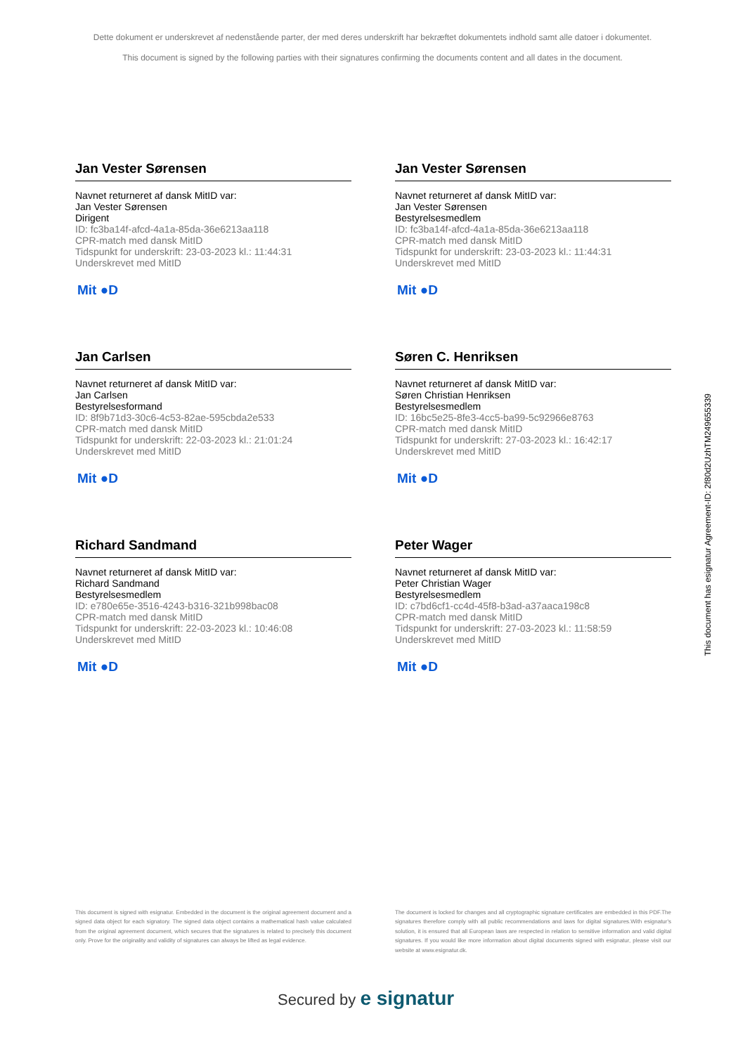Dette dokument er underskrevet af nedenstående parter, der med deres underskrift har bekræftet dokumentets indhold samt alle datoer i dokumentet.
This document is signed by the following parties with their signatures confirming the documents content and all dates in the document.
Jan Vester Sørensen
Navnet returneret af dansk MitID var:
Jan Vester Sørensen
Dirigent
ID: fc3ba14f-afcd-4a1a-85da-36e6213aa118
CPR-match med dansk MitID
Tidspunkt for underskrift: 23-03-2023 kl.: 11:44:31
Underskrevet med MitID
Mit ●D
Jan Vester Sørensen
Navnet returneret af dansk MitID var:
Jan Vester Sørensen
Bestyrelsesmedlem
ID: fc3ba14f-afcd-4a1a-85da-36e6213aa118
CPR-match med dansk MitID
Tidspunkt for underskrift: 23-03-2023 kl.: 11:44:31
Underskrevet med MitID
Mit ●D
Jan Carlsen
Navnet returneret af dansk MitID var:
Jan Carlsen
Bestyrelsesformand
ID: 8f9b71d3-30c6-4c53-82ae-595cbda2e533
CPR-match med dansk MitID
Tidspunkt for underskrift: 22-03-2023 kl.: 21:01:24
Underskrevet med MitID
Mit ●D
Søren C. Henriksen
Navnet returneret af dansk MitID var:
Søren Christian Henriksen
Bestyrelsesmedlem
ID: 16bc5e25-8fe3-4cc5-ba99-5c92966e8763
CPR-match med dansk MitID
Tidspunkt for underskrift: 27-03-2023 kl.: 16:42:17
Underskrevet med MitID
Mit ●D
Richard Sandmand
Navnet returneret af dansk MitID var:
Richard Sandmand
Bestyrelsesmedlem
ID: e780e65e-3516-4243-b316-321b998bac08
CPR-match med dansk MitID
Tidspunkt for underskrift: 22-03-2023 kl.: 10:46:08
Underskrevet med MitID
Mit ●D
Peter Wager
Navnet returneret af dansk MitID var:
Peter Christian Wager
Bestyrelsesmedlem
ID: c7bd6cf1-cc4d-45f8-b3ad-a37aaca198c8
CPR-match med dansk MitID
Tidspunkt for underskrift: 27-03-2023 kl.: 11:58:59
Underskrevet med MitID
Mit ●D
This document is signed with esignatur. Embedded in the document is the original agreement document and a signed data object for each signatory. The signed data object contains a mathematical hash value calculated from the original agreement document, which secures that the signatures is related to precisely this document only. Prove for the originality and validity of signatures can always be lifted as legal evidence.
The document is locked for changes and all cryptographic signature certificates are embedded in this PDF.The signatures therefore comply with all public recommendations and laws for digital signatures.With esignatur's solution, it is ensured that all European laws are respected in relation to sensitive information and valid digital signatures. If you would like more information about digital documents signed with esignatur, please visit our website at www.esignatur.dk.
Secured by e signatur
This document has esignatur Agreement-ID: 2f80d2UzhTM249655339